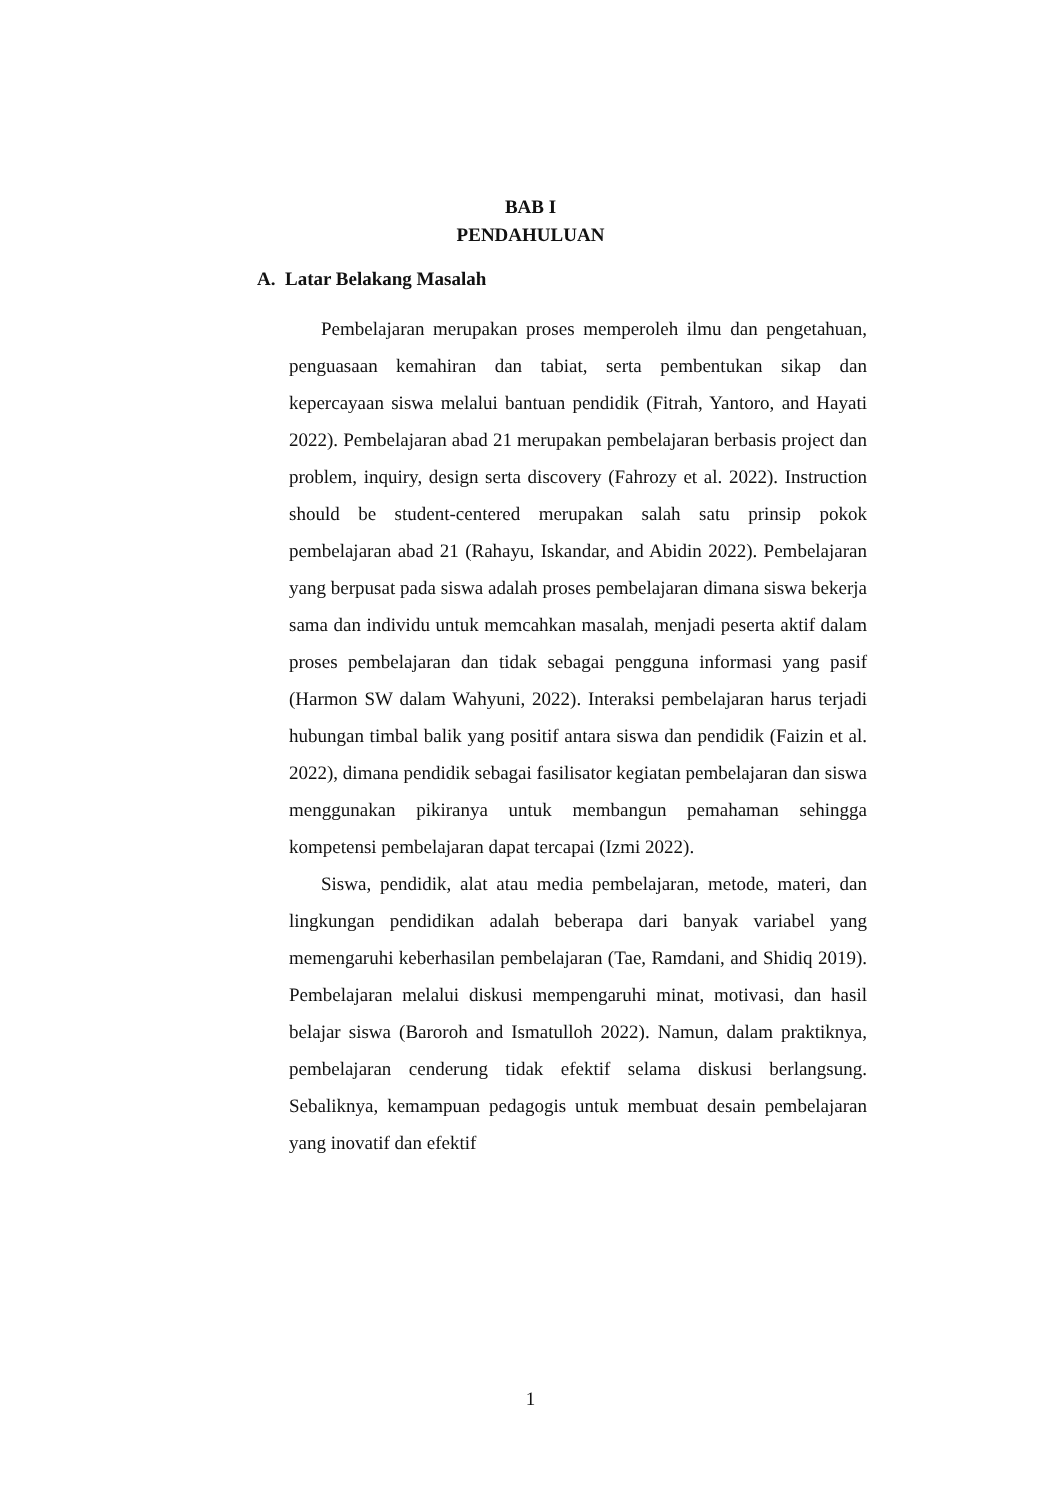BAB I
PENDAHULUAN
A. Latar Belakang Masalah
Pembelajaran merupakan proses memperoleh ilmu dan pengetahuan, penguasaan kemahiran dan tabiat, serta pembentukan sikap dan kepercayaan siswa melalui bantuan pendidik (Fitrah, Yantoro, and Hayati 2022). Pembelajaran abad 21 merupakan pembelajaran berbasis project dan problem, inquiry, design serta discovery (Fahrozy et al. 2022). Instruction should be student-centered merupakan salah satu prinsip pokok pembelajaran abad 21 (Rahayu, Iskandar, and Abidin 2022). Pembelajaran yang berpusat pada siswa adalah proses pembelajaran dimana siswa bekerja sama dan individu untuk memcahkan masalah, menjadi peserta aktif dalam proses pembelajaran dan tidak sebagai pengguna informasi yang pasif (Harmon SW dalam Wahyuni, 2022). Interaksi pembelajaran harus terjadi hubungan timbal balik yang positif antara siswa dan pendidik (Faizin et al. 2022), dimana pendidik sebagai fasilisator kegiatan pembelajaran dan siswa menggunakan pikiranya untuk membangun pemahaman sehingga kompetensi pembelajaran dapat tercapai (Izmi 2022).
Siswa, pendidik, alat atau media pembelajaran, metode, materi, dan lingkungan pendidikan adalah beberapa dari banyak variabel yang memengaruhi keberhasilan pembelajaran (Tae, Ramdani, and Shidiq 2019). Pembelajaran melalui diskusi mempengaruhi minat, motivasi, dan hasil belajar siswa (Baroroh and Ismatulloh 2022). Namun, dalam praktiknya, pembelajaran cenderung tidak efektif selama diskusi berlangsung. Sebaliknya, kemampuan pedagogis untuk membuat desain pembelajaran yang inovatif dan efektif
1